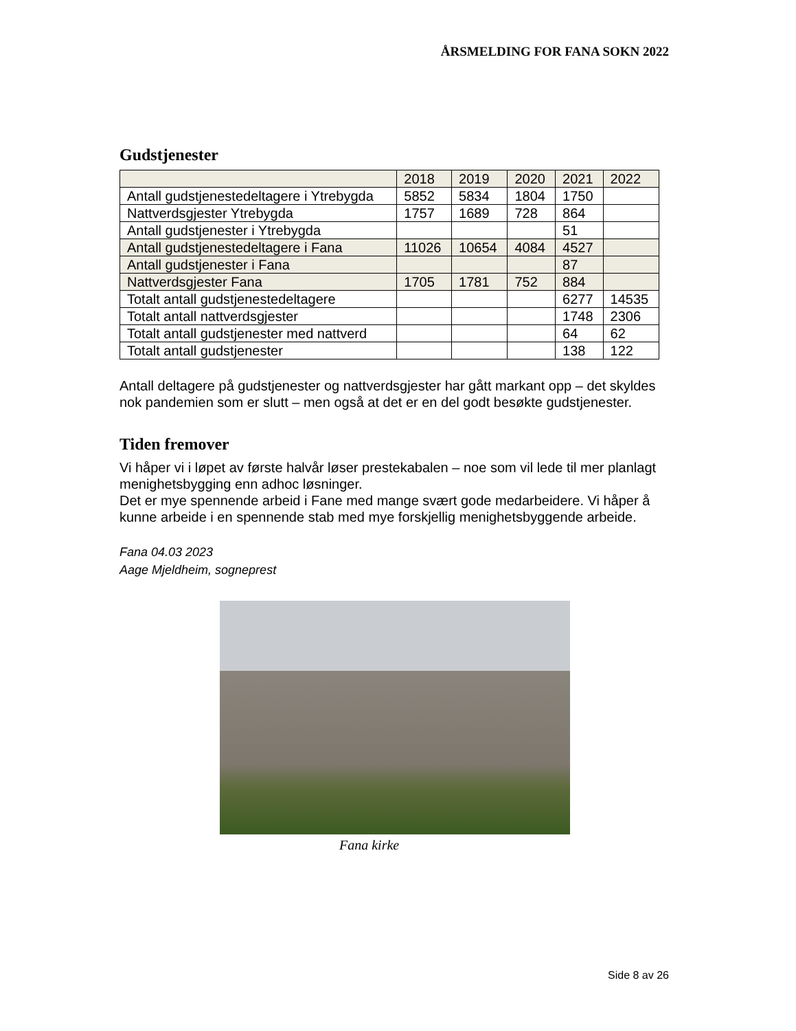ÅRSMELDING FOR FANA SOKN 2022
Gudstjenester
| | 2018 | 2019 | 2020 | 2021 | 2022 |
| --- | --- | --- | --- | --- | --- |
| Antall gudstjenestedeltagere i Ytrebygda | 5852 | 5834 | 1804 | 1750 | |
| Nattverdsgjester Ytrebygda | 1757 | 1689 | 728 | 864 | |
| Antall gudstjenester i Ytrebygda | | | | 51 | |
| Antall gudstjenestedeltagere i Fana | 11026 | 10654 | 4084 | 4527 | |
| Antall gudstjenester i Fana | | | | 87 | |
| Nattverdsgjester Fana | 1705 | 1781 | 752 | 884 | |
| Totalt antall gudstjenestedeltagere | | | | 6277 | 14535 |
| Totalt antall nattverdsgjester | | | | 1748 | 2306 |
| Totalt antall gudstjenester med nattverd | | | | 64 | 62 |
| Totalt antall gudstjenester | | | | 138 | 122 |
Antall deltagere på gudstjenester og nattverdsgjester har gått markant opp – det skyldes nok pandemien som er slutt – men også at det er en del godt besøkte gudstjenester.
Tiden fremover
Vi håper vi i løpet av første halvår løser prestekabalen – noe som vil lede til mer planlagt menighetsbygging enn adhoc løsninger.
Det er mye spennende arbeid i Fane med mange svært gode medarbeidere. Vi håper å kunne arbeide i en spennende stab med mye forskjellig menighetsbyggende arbeide.
Fana 04.03 2023
Aage Mjeldheim, sogneprest
Fana kirke
Side 8 av 26